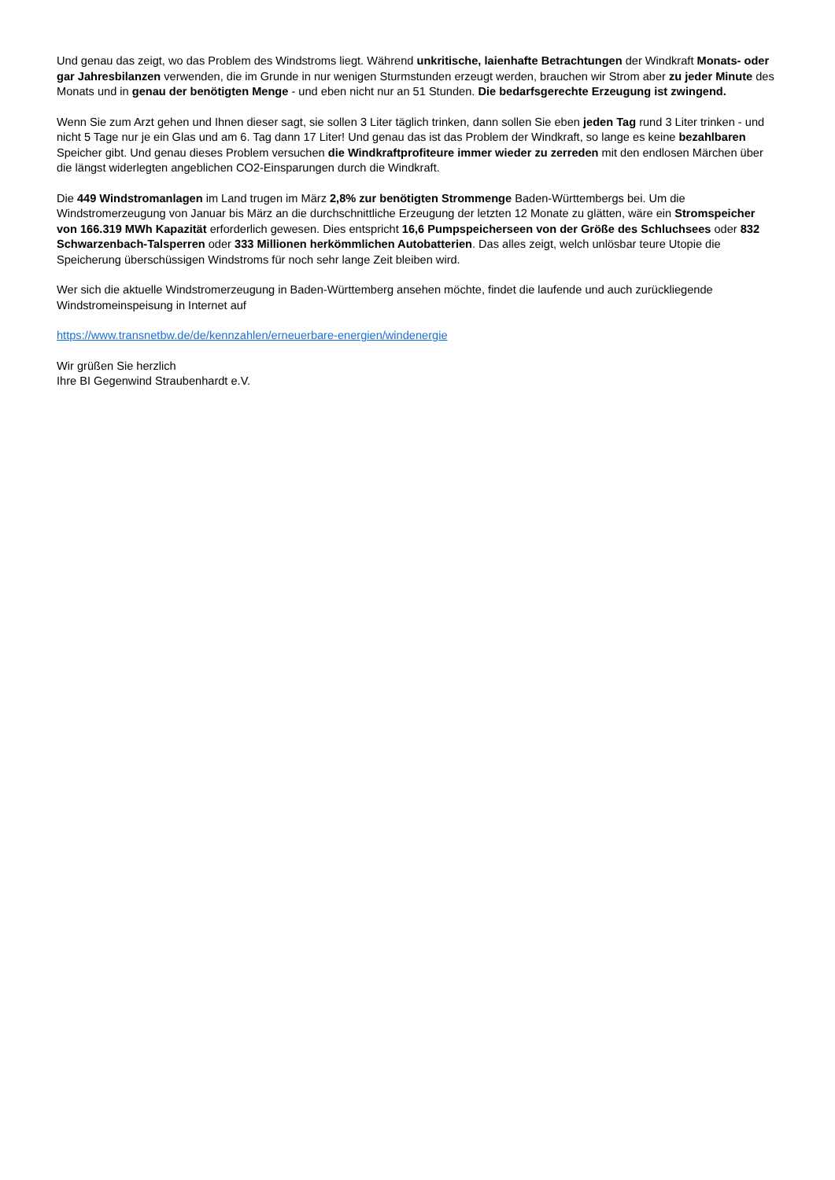Und genau das zeigt, wo das Problem des Windstroms liegt. Während unkritische, laienhafte Betrachtungen der Windkraft Monats- oder gar Jahresbilanzen verwenden, die im Grunde in nur wenigen Sturmstunden erzeugt werden, brauchen wir Strom aber zu jeder Minute des Monats und in genau der benötigten Menge - und eben nicht nur an 51 Stunden. Die bedarfsgerechte Erzeugung ist zwingend.
Wenn Sie zum Arzt gehen und Ihnen dieser sagt, sie sollen 3 Liter täglich trinken, dann sollen Sie eben jeden Tag rund 3 Liter trinken - und nicht 5 Tage nur je ein Glas und am 6. Tag dann 17 Liter! Und genau das ist das Problem der Windkraft, so lange es keine bezahlbaren Speicher gibt. Und genau dieses Problem versuchen die Windkraftprofiteure immer wieder zu zerreden mit den endlosen Märchen über die längst widerlegten angeblichen CO2-Einsparungen durch die Windkraft.
Die 449 Windstromanlagen im Land trugen im März 2,8% zur benötigten Strommenge Baden-Württembergs bei. Um die Windstromerzeugung von Januar bis März an die durchschnittliche Erzeugung der letzten 12 Monate zu glätten, wäre ein Stromspeicher von 166.319 MWh Kapazität erforderlich gewesen. Dies entspricht 16,6 Pumpspeicherseen von der Größe des Schluchsees oder 832 Schwarzenbach-Talsperren oder 333 Millionen herkömmlichen Autobatterien. Das alles zeigt, welch unlösbar teure Utopie die Speicherung überschüssigen Windstroms für noch sehr lange Zeit bleiben wird.
Wer sich die aktuelle Windstromerzeugung in Baden-Württemberg ansehen möchte, findet die laufende und auch zurückliegende Windstromeinspeisung in Internet auf
https://www.transnetbw.de/de/kennzahlen/erneuerbare-energien/windenergie
Wir grüßen Sie herzlich
Ihre BI Gegenwind Straubenhardt e.V.